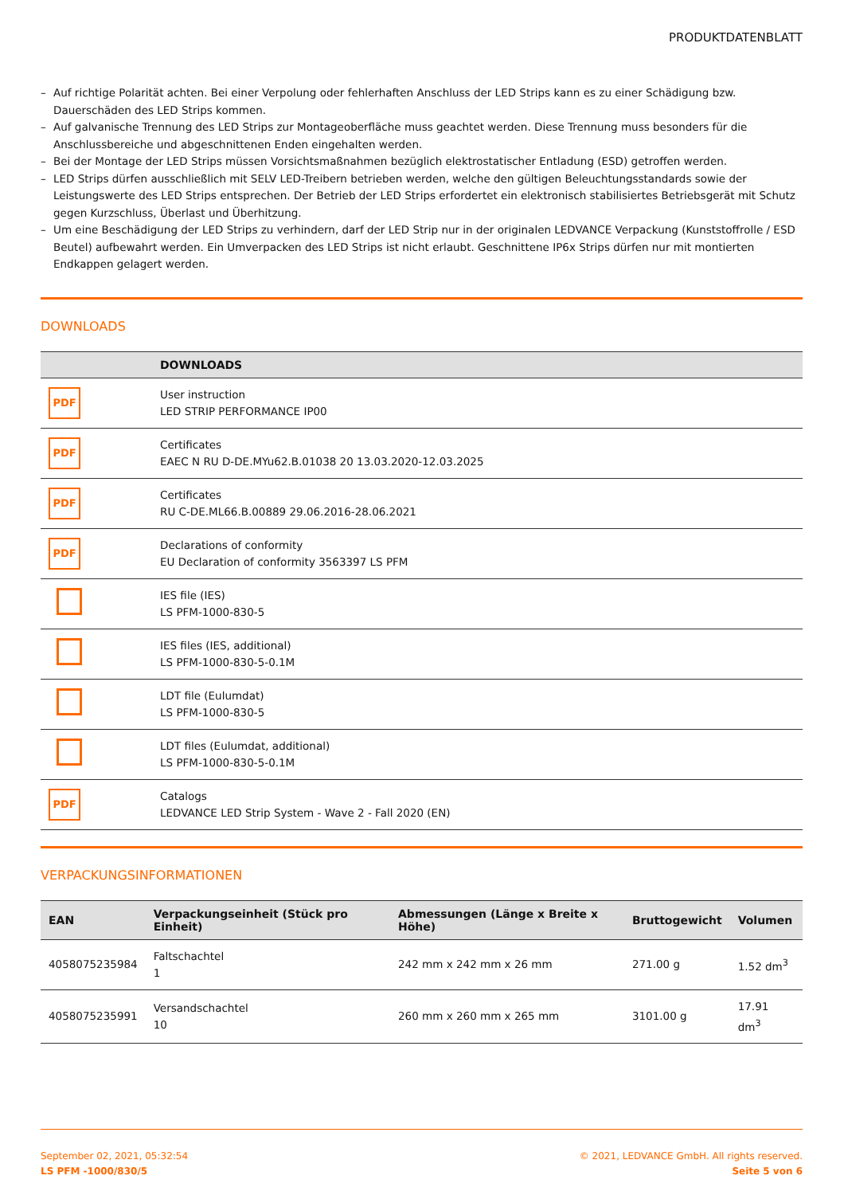PRODUKTDATENBLATT
– Auf richtige Polarität achten. Bei einer Verpolung oder fehlerhaften Anschluss der LED Strips kann es zu einer Schädigung bzw. Dauerschäden des LED Strips kommen.
– Auf galvanische Trennung des LED Strips zur Montageoberfläche muss geachtet werden. Diese Trennung muss besonders für die Anschlussbereiche und abgeschnittenen Enden eingehalten werden.
– Bei der Montage der LED Strips müssen Vorsichtsmaßnahmen bezüglich elektrostatischer Entladung (ESD) getroffen werden.
– LED Strips dürfen ausschließlich mit SELV LED-Treibern betrieben werden, welche den gültigen Beleuchtungsstandards sowie der Leistungswerte des LED Strips entsprechen. Der Betrieb der LED Strips erfordertet ein elektronisch stabilisiertes Betriebsgerät mit Schutz gegen Kurzschluss, Überlast und Überhitzung.
– Um eine Beschädigung der LED Strips zu verhindern, darf der LED Strip nur in der originalen LEDVANCE Verpackung (Kunststoffrolle / ESD Beutel) aufbewahrt werden. Ein Umverpacken des LED Strips ist nicht erlaubt. Geschnittene IP6x Strips dürfen nur mit montierten Endkappen gelagert werden.
DOWNLOADS
| | DOWNLOADS |
| --- | --- |
| PDF | User instruction LED STRIP PERFORMANCE IP00 |
| PDF | Certificates EAEC N RU D-DE.MYu62.B.01038 20 13.03.2020-12.03.2025 |
| PDF | Certificates RU C-DE.ML66.B.00889 29.06.2016-28.06.2021 |
| PDF | Declarations of conformity EU Declaration of conformity 3563397 LS PFM |
| | IES file (IES) LS PFM-1000-830-5 |
| | IES files (IES, additional) LS PFM-1000-830-5-0.1M |
| | LDT file (Eulumdat) LS PFM-1000-830-5 |
| | LDT files (Eulumdat, additional) LS PFM-1000-830-5-0.1M |
| PDF | Catalogs LEDVANCE LED Strip System - Wave 2 - Fall 2020 (EN) |
VERPACKUNGSINFORMATIONEN
| EAN | Verpackungseinheit (Stück pro Einheit) | Abmessungen (Länge x Breite x Höhe) | Bruttogewicht | Volumen |
| --- | --- | --- | --- | --- |
| 4058075235984 | Faltschachtel 1 | 242 mm x 242 mm x 26 mm | 271.00 g | 1.52 dm<sup>3</sup> |
| 4058075235991 | Versandschachtel 10 | 260 mm x 260 mm x 265 mm | 3101.00 g | 17.91 dm<sup>3</sup> |
September 02, 2021, 05:32:54
LS PFM -1000/830/5
© 2021, LEDVANCE GmbH. All rights reserved.
Seite 5 von 6